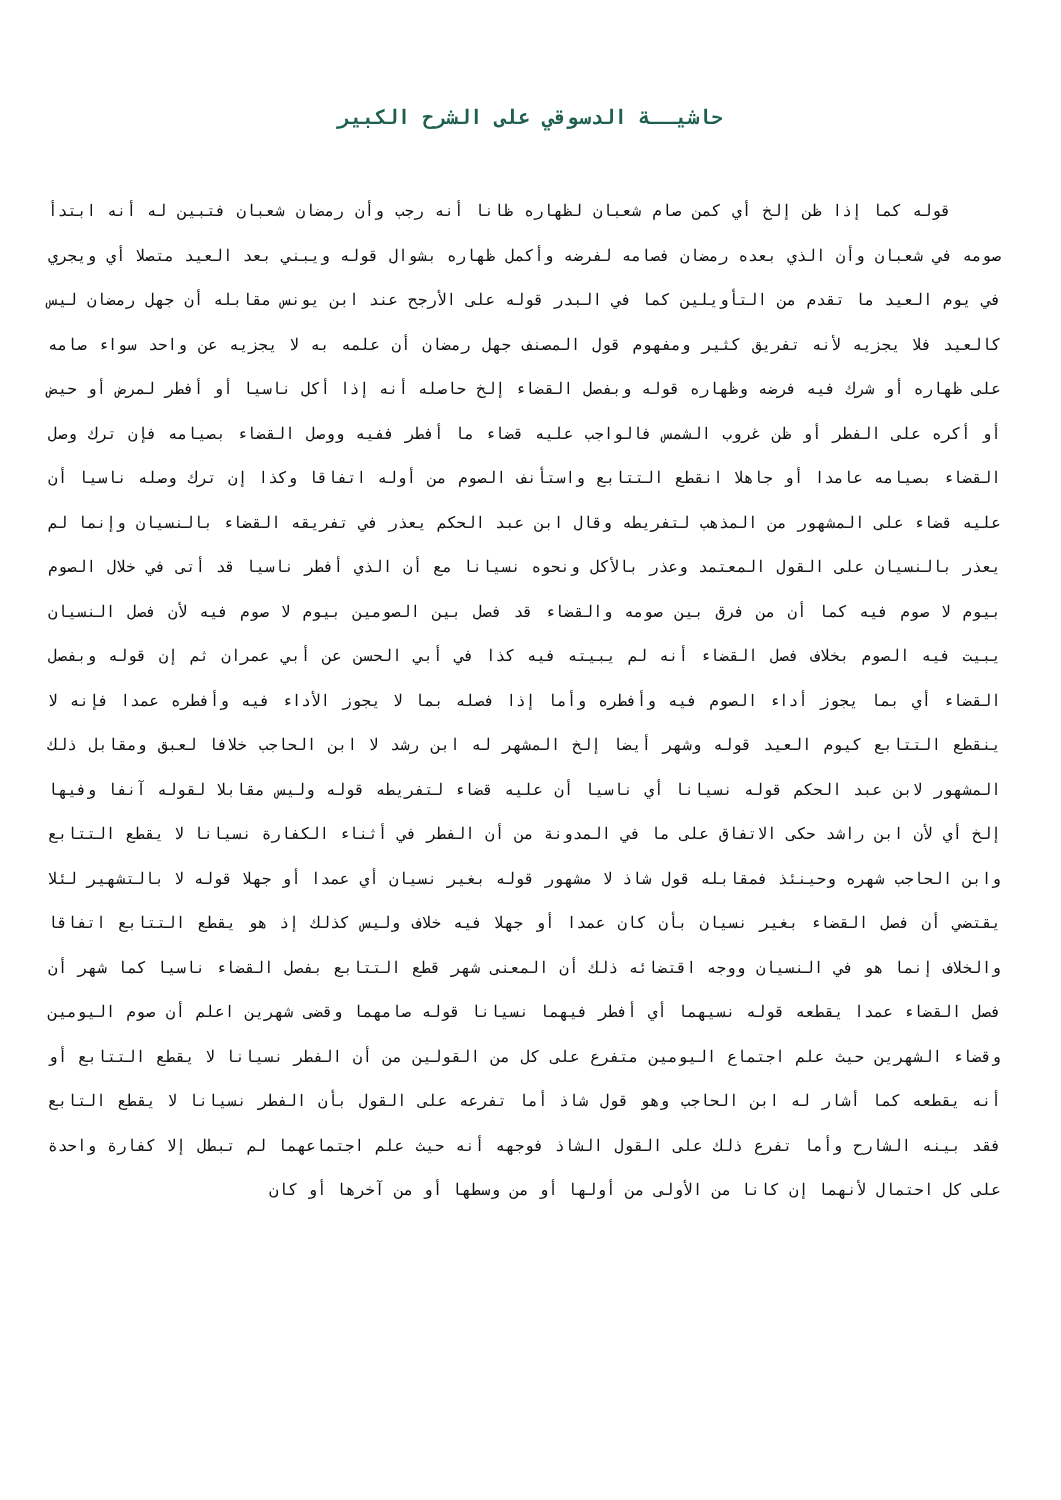حاشيــة الدسوقي على الشرح الكبير
قوله كما إذا ظن إلخ أي كمن صام شعبان لظهاره ظانا أنه رجب وأن رمضان شعبان فتبين له أنه ابتدأ صومه في شعبان وأن الذي بعده رمضان فصامه لفرضه وأكمل ظهاره بشوال قوله ويبني بعد العيد متصلا أي ويجري في يوم العيد ما تقدم من التأويلين كما في البدر قوله على الأرجح عند ابن يونس مقابله أن جهل رمضان ليس كالعيد فلا يجزيه لأنه تفريق كثير ومفهوم قول المصنف جهل رمضان أن علمه به لا يجزيه عن واحد سواء صامه على ظهاره أو شرك فيه فرضه وظهاره قوله وبفصل القضاء إلخ حاصله أنه إذا أكل ناسيا أو أفطر لمرض أو حيض أو أكره على الفطر أو ظن غروب الشمس فالواجب عليه قضاء ما أفطر ففيه ووصل القضاء بصيامه فإن ترك وصل القضاء بصيامه عامدا أو جاهلا انقطع التتابع واستأنف الصوم من أوله اتفاقا وكذا إن ترك وصله ناسيا أن عليه قضاء على المشهور من المذهب لتفريطه وقال ابن عبد الحكم يعذر في تفريقه القضاء بالنسيان وإنما لم يعذر بالنسيان على القول المعتمد وعذر بالأكل ونحوه نسيانا مع أن الذي أفطر ناسيا قد أتى في خلال الصوم بيوم لا صوم فيه كما أن من فرق بين صومه والقضاء قد فصل بين الصومين بيوم لا صوم فيه لأن فصل النسيان يبيت فيه الصوم بخلاف فصل القضاء أنه لم يبيته فيه كذا في أبي الحسن عن أبي عمران ثم إن قوله وبفصل القضاء أي بما يجوز أداء الصوم فيه وأفطره وأما إذا فصله بما لا يجوز الأداء فيه وأفطره عمدا فإنه لا ينقطع التتابع كيوم العيد قوله وشهر أيضا إلخ المشهر له ابن رشد لا ابن الحاجب خلافا لعبق ومقابل ذلك المشهور لابن عبد الحكم قوله نسيانا أي ناسيا أن عليه قضاء لتفريطه قوله وليس مقابلا لقوله آنفا وفيها إلخ أي لأن ابن راشد حكى الاتفاق على ما في المدونة من أن الفطر في أثناء الكفارة نسيانا لا يقطع التتابع وابن الحاجب شهره وحينئذ فمقابله قول شاذ لا مشهور قوله بغير نسيان أي عمدا أو جهلا قوله لا بالتشهير لئلا يقتضي أن فصل القضاء بغير نسيان بأن كان عمدا أو جهلا فيه خلاف وليس كذلك إذ هو يقطع التتابع اتفاقا والخلاف إنما هو في النسيان ووجه اقتضائه ذلك أن المعنى شهر قطع التتابع بفصل القضاء ناسيا كما شهر أن فصل القضاء عمدا يقطعه قوله نسيهما أي أفطر فيهما نسيانا قوله صامهما وقضى شهرين اعلم أن صوم اليومين وقضاء الشهرين حيث علم اجتماع اليومين متفرع على كل من القولين من أن الفطر نسيانا لا يقطع التتابع أو أنه يقطعه كما أشار له ابن الحاجب وهو قول شاذ أما تفرعه على القول بأن الفطر نسيانا لا يقطع التابع فقد بينه الشارح وأما تفرع ذلك على القول الشاذ فوجهه أنه حيث علم اجتماعهما لم تبطل إلا كفارة واحدة على كل احتمال لأنهما إن كانا من الأولى من أولها أو من وسطها أو من آخرها أو كان